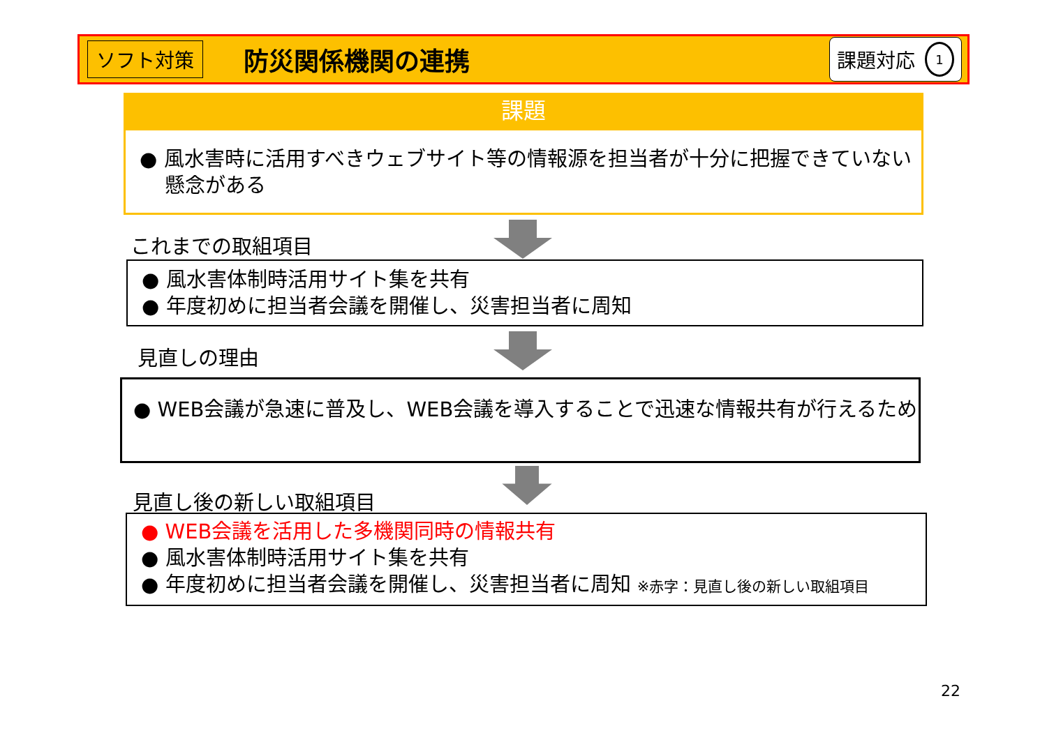ソフト対策 防災関係機関の連携 課題対応 1
課題
● 風水害時に活用すべきウェブサイト等の情報源を担当者が十分に把握できていない懸念がある
これまでの取組項目
● 風水害体制時活用サイト集を共有
● 年度初めに担当者会議を開催し、災害担当者に周知
見直しの理由
● WEB会議が急速に普及し、WEB会議を導入することで迅速な情報共有が行えるため
見直し後の新しい取組項目
● WEB会議を活用した多機関同時の情報共有
● 風水害体制時活用サイト集を共有
● 年度初めに担当者会議を開催し、災害担当者に周知 ※赤字：見直し後の新しい取組項目
22